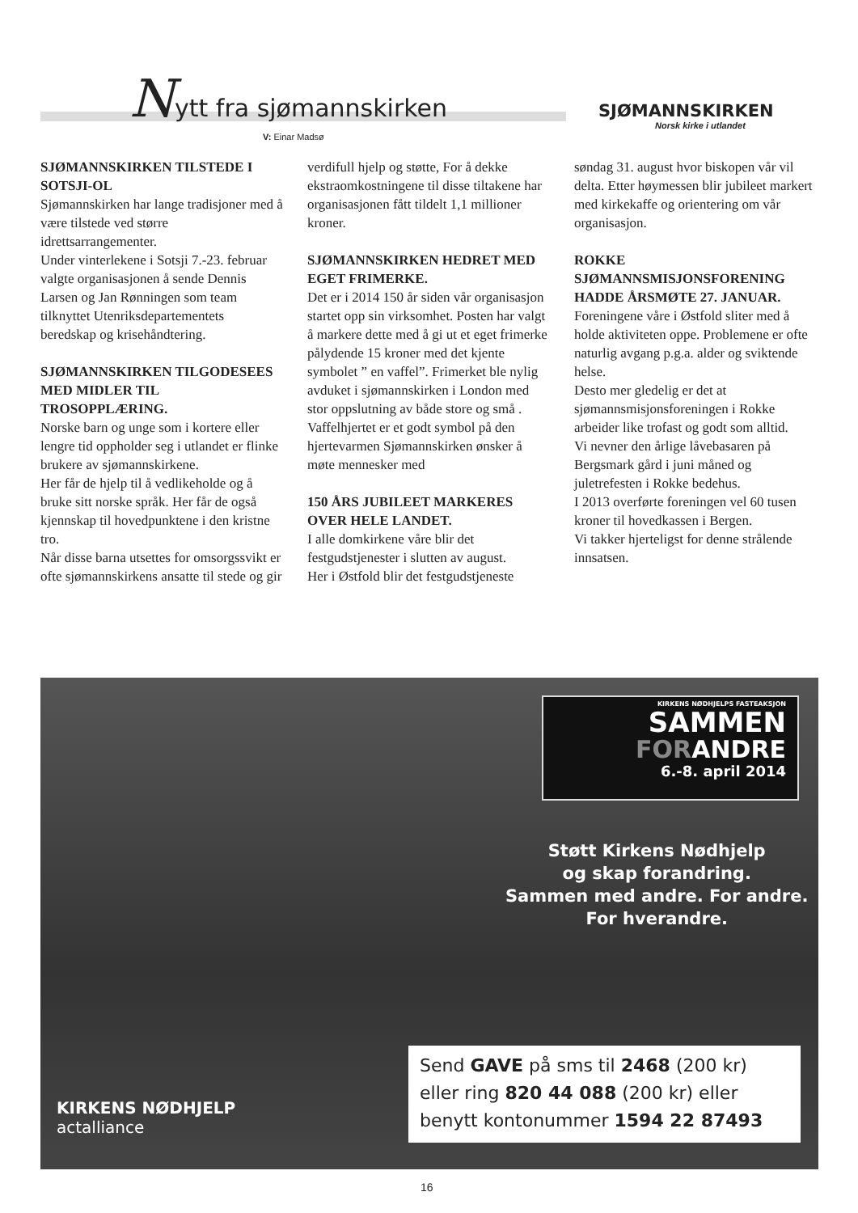Nytt fra sjømannskirken
V: Einar Madsø
SJØMANNSKIRKEN
Norsk kirke i utlandet
SJØMANNSKIRKEN TILSTEDE I SOTSJI-OL
Sjømannskirken har lange tradisjoner med å være tilstede ved større idrettsarrangementer.
Under vinterlekene i Sotsji 7.-23. februar valgte organisasjonen å sende Dennis Larsen og Jan Rønningen som team tilknyttet Utenriksdepartementets beredskap og krisehåndtering.
SJØMANNSKIRKEN TILGODESEES MED MIDLER TIL TROSOPPLÆRING.
Norske barn og unge som i kortere eller lengre tid oppholder seg i utlandet er flinke brukere av sjømannskirkene.
Her får de hjelp til å vedlikeholde og å bruke sitt norske språk. Her får de også kjennskap til hovedpunktene i den kristne tro.
Når disse barna utsettes for omsorgssvikt er ofte sjømannskirkens ansatte til stede og gir verdifull hjelp og støtte, For å dekke ekstraomkostningene til disse tiltakene har organisasjonen fått tildelt 1,1 millioner kroner.
SJØMANNSKIRKEN HEDRET MED EGET FRIMERKE.
Det er i 2014 150 år siden vår organisasjon startet opp sin virksomhet. Posten har valgt å markere dette med å gi ut et eget frimerke pålydende 15 kroner med det kjente symbolet ” en vaffel”. Frimerket ble nylig avduket i sjømannskirken i London med stor oppslutning av både store og små . Vaffelhjertet er et godt symbol på den hjertevarmen Sjømannskirken ønsker å møte mennesker med
150 ÅRS JUBILEET MARKERES OVER HELE LANDET.
I alle domkirkene våre blir det festgudstjenester i slutten av august.
Her i Østfold blir det festgudstjeneste søndag 31. august hvor biskopen vår vil delta. Etter høymessen blir jubileet markert med kirkekaffe og orientering om vår organisasjon.
ROKKE SJØMANNSMISJONSFORENING HADDE ÅRSMØTE 27. JANUAR.
Foreningene våre i Østfold sliter med å holde aktiviteten oppe. Problemene er ofte naturlig avgang p.g.a. alder og sviktende helse.
Desto mer gledelig er det at sjømannsmisjonsforeningen i Rokke arbeider like trofast og godt som alltid.
Vi nevner den årlige låvebasaren på Bergsmark gård i juni måned og juletrefesten i Rokke bedehus.
I 2013 overførte foreningen vel 60 tusen kroner til hovedkassen i Bergen.
Vi takker hjerteligst for denne strålende innsatsen.
KIRKENS NØDHJELPS FASTEAKSJON
SAMMEN
FORANDRE
6.-8. april 2014
Støtt Kirkens Nødhjelp
og skap forandring.
Sammen med andre. For andre.
For hverandre.
Send GAVE på sms til 2468 (200 kr)
eller ring 820 44 088 (200 kr) eller
benytt kontonummer 1594 22 87493
KIRKENS NØDHJELP
actalliance
16